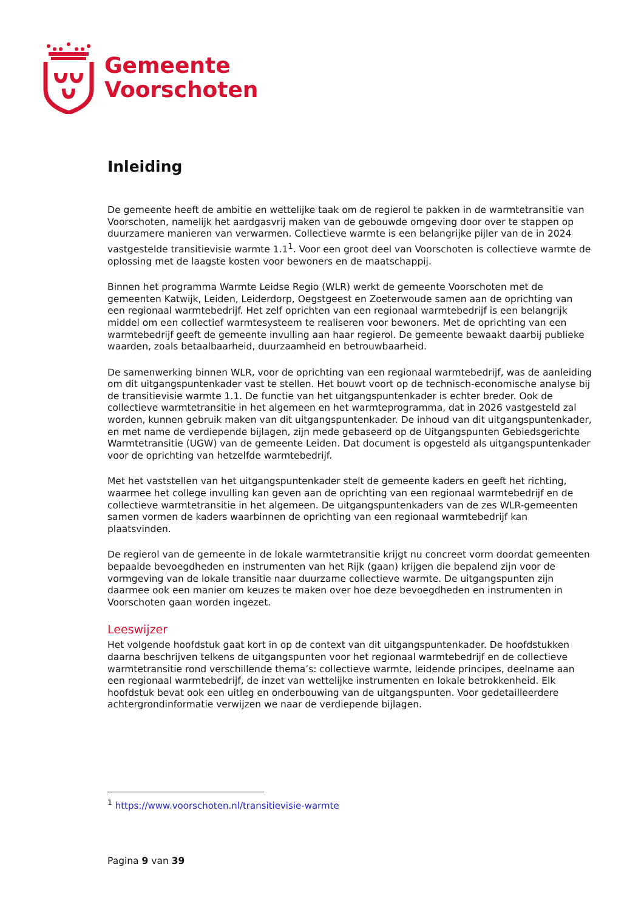Gemeente
Voorschoten
Inleiding
De gemeente heeft de ambitie en wettelijke taak om de regierol te pakken in de warmtetransitie van Voorschoten, namelijk het aardgasvrij maken van de gebouwde omgeving door over te stappen op duurzamere manieren van verwarmen. Collectieve warmte is een belangrijke pijler van de in 2024 vastgestelde transitievisie warmte 1.1<sup>1</sup>. Voor een groot deel van Voorschoten is collectieve warmte de oplossing met de laagste kosten voor bewoners en de maatschappij.
Binnen het programma Warmte Leidse Regio (WLR) werkt de gemeente Voorschoten met de gemeenten Katwijk, Leiden, Leiderdorp, Oegstgeest en Zoeterwoude samen aan de oprichting van een regionaal warmtebedrijf. Het zelf oprichten van een regionaal warmtebedrijf is een belangrijk middel om een collectief warmtesysteem te realiseren voor bewoners. Met de oprichting van een warmtebedrijf geeft de gemeente invulling aan haar regierol. De gemeente bewaakt daarbij publieke waarden, zoals betaalbaarheid, duurzaamheid en betrouwbaarheid.
De samenwerking binnen WLR, voor de oprichting van een regionaal warmtebedrijf, was de aanleiding om dit uitgangspuntenkader vast te stellen. Het bouwt voort op de technisch-economische analyse bij de transitievisie warmte 1.1. De functie van het uitgangspuntenkader is echter breder. Ook de collectieve warmtetransitie in het algemeen en het warmteprogramma, dat in 2026 vastgesteld zal worden, kunnen gebruik maken van dit uitgangspuntenkader. De inhoud van dit uitgangspuntenkader, en met name de verdiepende bijlagen, zijn mede gebaseerd op de Uitgangspunten Gebiedsgerichte Warmtetransitie (UGW) van de gemeente Leiden. Dat document is opgesteld als uitgangspuntenkader voor de oprichting van hetzelfde warmtebedrijf.
Met het vaststellen van het uitgangspuntenkader stelt de gemeente kaders en geeft het richting, waarmee het college invulling kan geven aan de oprichting van een regionaal warmtebedrijf en de collectieve warmtetransitie in het algemeen. De uitgangspuntenkaders van de zes WLR-gemeenten samen vormen de kaders waarbinnen de oprichting van een regionaal warmtebedrijf kan plaatsvinden.
De regierol van de gemeente in de lokale warmtetransitie krijgt nu concreet vorm doordat gemeenten bepaalde bevoegdheden en instrumenten van het Rijk (gaan) krijgen die bepalend zijn voor de vormgeving van de lokale transitie naar duurzame collectieve warmte. De uitgangspunten zijn daarmee ook een manier om keuzes te maken over hoe deze bevoegdheden en instrumenten in Voorschoten gaan worden ingezet.
Leeswijzer
Het volgende hoofdstuk gaat kort in op de context van dit uitgangspuntenkader. De hoofdstukken daarna beschrijven telkens de uitgangspunten voor het regionaal warmtebedrijf en de collectieve warmtetransitie rond verschillende thema’s: collectieve warmte, leidende principes, deelname aan een regionaal warmtebedrijf, de inzet van wettelijke instrumenten en lokale betrokkenheid. Elk hoofdstuk bevat ook een uitleg en onderbouwing van de uitgangspunten. Voor gedetailleerdere achtergrondinformatie verwijzen we naar de verdiepende bijlagen.
<sup>1</sup> https://www.voorschoten.nl/transitievisie-warmte
Pagina 9 van 39